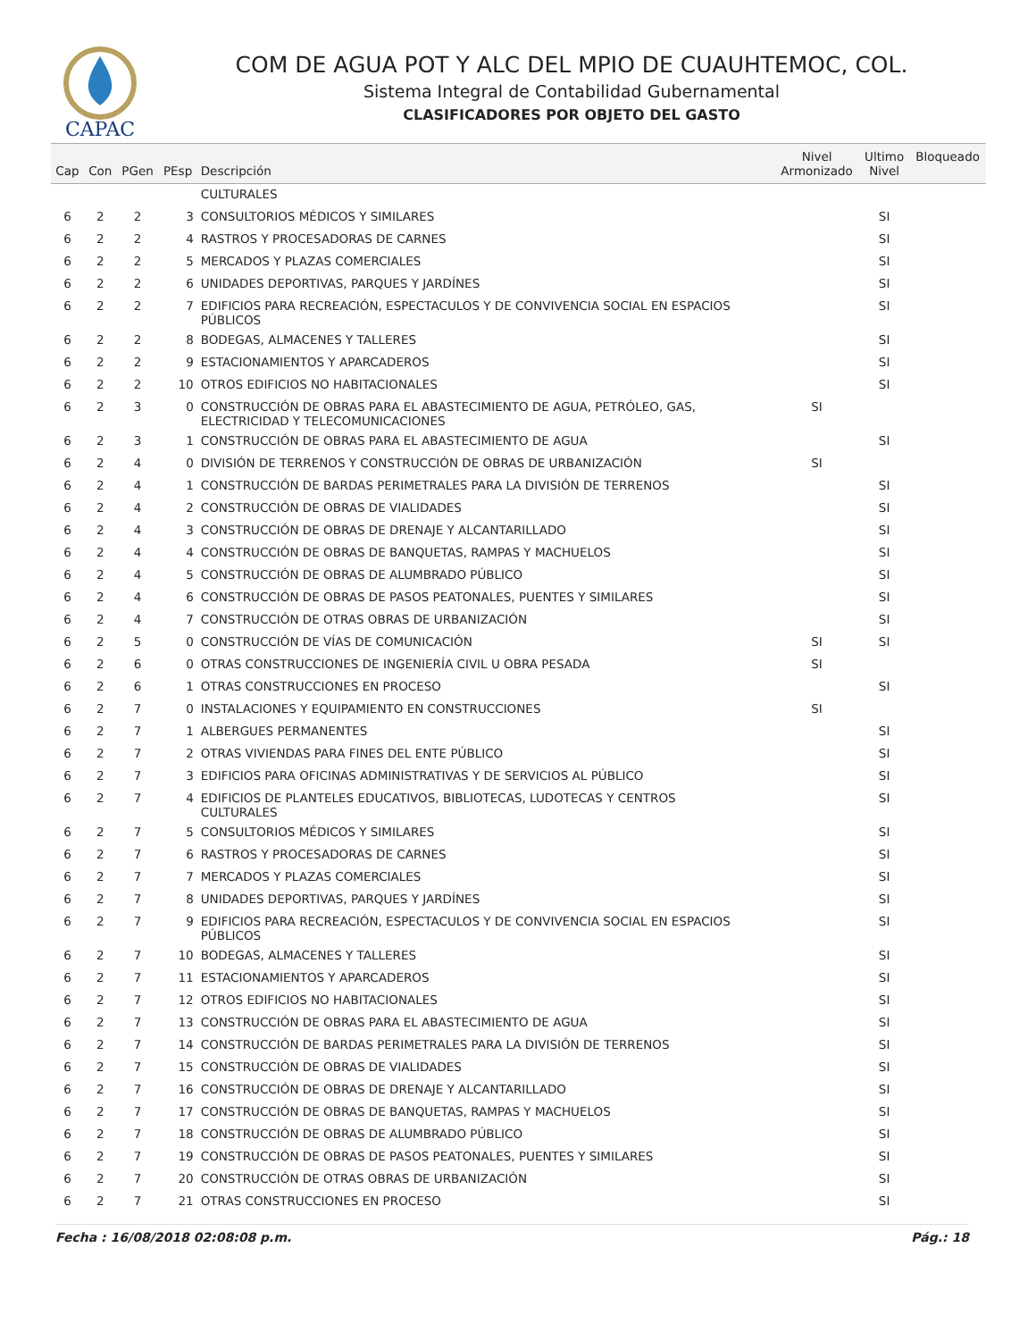CAPAC
COM DE AGUA POT Y ALC DEL MPIO DE CUAUHTEMOC, COL.
Sistema Integral de Contabilidad Gubernamental
CLASIFICADORES POR OBJETO DEL GASTO
| Cap | Con | PGen | PEsp | Descripción | Nivel Armonizado | Ultimo Nivel | Bloqueado |
| --- | --- | --- | --- | --- | --- | --- | --- |
| | | | | CULTURALES | | | |
| 6 | 2 | 2 | 3 | CONSULTORIOS MÉDICOS Y SIMILARES | | SI | |
| 6 | 2 | 2 | 4 | RASTROS Y PROCESADORAS DE CARNES | | SI | |
| 6 | 2 | 2 | 5 | MERCADOS Y PLAZAS COMERCIALES | | SI | |
| 6 | 2 | 2 | 6 | UNIDADES DEPORTIVAS, PARQUES Y JARDÍNES | | SI | |
| 6 | 2 | 2 | 7 | EDIFICIOS PARA RECREACIÓN, ESPECTACULOS Y DE CONVIVENCIA SOCIAL EN ESPACIOS PÚBLICOS | | SI | |
| 6 | 2 | 2 | 8 | BODEGAS, ALMACENES Y TALLERES | | SI | |
| 6 | 2 | 2 | 9 | ESTACIONAMIENTOS Y APARCADEROS | | SI | |
| 6 | 2 | 2 | 10 | OTROS EDIFICIOS NO HABITACIONALES | | SI | |
| 6 | 2 | 3 | 0 | CONSTRUCCIÓN DE OBRAS PARA EL ABASTECIMIENTO DE AGUA, PETRÓLEO, GAS, ELECTRICIDAD Y TELECOMUNICACIONES | SI | | |
| 6 | 2 | 3 | 1 | CONSTRUCCIÓN DE OBRAS PARA EL ABASTECIMIENTO DE AGUA | | SI | |
| 6 | 2 | 4 | 0 | DIVISIÓN DE TERRENOS Y CONSTRUCCIÓN DE OBRAS DE URBANIZACIÓN | SI | | |
| 6 | 2 | 4 | 1 | CONSTRUCCIÓN DE BARDAS PERIMETRALES PARA LA DIVISIÓN DE TERRENOS | | SI | |
| 6 | 2 | 4 | 2 | CONSTRUCCIÓN DE OBRAS DE VIALIDADES | | SI | |
| 6 | 2 | 4 | 3 | CONSTRUCCIÓN DE OBRAS DE DRENAJE Y ALCANTARILLADO | | SI | |
| 6 | 2 | 4 | 4 | CONSTRUCCIÓN DE OBRAS DE BANQUETAS, RAMPAS Y MACHUELOS | | SI | |
| 6 | 2 | 4 | 5 | CONSTRUCCIÓN DE OBRAS DE ALUMBRADO PÚBLICO | | SI | |
| 6 | 2 | 4 | 6 | CONSTRUCCIÓN DE OBRAS DE PASOS PEATONALES, PUENTES Y SIMILARES | | SI | |
| 6 | 2 | 4 | 7 | CONSTRUCCIÓN DE OTRAS OBRAS DE URBANIZACIÓN | | SI | |
| 6 | 2 | 5 | 0 | CONSTRUCCIÓN DE VÍAS DE COMUNICACIÓN | SI | SI | |
| 6 | 2 | 6 | 0 | OTRAS CONSTRUCCIONES DE INGENIERÍA CIVIL U OBRA PESADA | SI | | |
| 6 | 2 | 6 | 1 | OTRAS CONSTRUCCIONES EN PROCESO | | SI | |
| 6 | 2 | 7 | 0 | INSTALACIONES Y EQUIPAMIENTO EN CONSTRUCCIONES | SI | | |
| 6 | 2 | 7 | 1 | ALBERGUES PERMANENTES | | SI | |
| 6 | 2 | 7 | 2 | OTRAS VIVIENDAS PARA FINES DEL ENTE PÚBLICO | | SI | |
| 6 | 2 | 7 | 3 | EDIFICIOS PARA OFICINAS ADMINISTRATIVAS Y DE SERVICIOS AL PÚBLICO | | SI | |
| 6 | 2 | 7 | 4 | EDIFICIOS DE PLANTELES EDUCATIVOS, BIBLIOTECAS, LUDOTECAS Y CENTROS CULTURALES | | SI | |
| 6 | 2 | 7 | 5 | CONSULTORIOS MÉDICOS Y SIMILARES | | SI | |
| 6 | 2 | 7 | 6 | RASTROS Y PROCESADORAS DE CARNES | | SI | |
| 6 | 2 | 7 | 7 | MERCADOS Y PLAZAS COMERCIALES | | SI | |
| 6 | 2 | 7 | 8 | UNIDADES DEPORTIVAS, PARQUES Y JARDÍNES | | SI | |
| 6 | 2 | 7 | 9 | EDIFICIOS PARA RECREACIÓN, ESPECTACULOS Y DE CONVIVENCIA SOCIAL EN ESPACIOS PÚBLICOS | | SI | |
| 6 | 2 | 7 | 10 | BODEGAS, ALMACENES Y TALLERES | | SI | |
| 6 | 2 | 7 | 11 | ESTACIONAMIENTOS Y APARCADEROS | | SI | |
| 6 | 2 | 7 | 12 | OTROS EDIFICIOS NO HABITACIONALES | | SI | |
| 6 | 2 | 7 | 13 | CONSTRUCCIÓN DE OBRAS PARA EL ABASTECIMIENTO DE AGUA | | SI | |
| 6 | 2 | 7 | 14 | CONSTRUCCIÓN DE BARDAS PERIMETRALES PARA LA DIVISIÓN DE TERRENOS | | SI | |
| 6 | 2 | 7 | 15 | CONSTRUCCIÓN DE OBRAS DE VIALIDADES | | SI | |
| 6 | 2 | 7 | 16 | CONSTRUCCIÓN DE OBRAS DE DRENAJE Y ALCANTARILLADO | | SI | |
| 6 | 2 | 7 | 17 | CONSTRUCCIÓN DE OBRAS DE BANQUETAS, RAMPAS Y MACHUELOS | | SI | |
| 6 | 2 | 7 | 18 | CONSTRUCCIÓN DE OBRAS DE ALUMBRADO PÚBLICO | | SI | |
| 6 | 2 | 7 | 19 | CONSTRUCCIÓN DE OBRAS DE PASOS PEATONALES, PUENTES Y SIMILARES | | SI | |
| 6 | 2 | 7 | 20 | CONSTRUCCIÓN DE OTRAS OBRAS DE URBANIZACIÓN | | SI | |
| 6 | 2 | 7 | 21 | OTRAS CONSTRUCCIONES EN PROCESO | | SI | |
Fecha : 16/08/2018 02:08:08 p.m. Pág.: 18